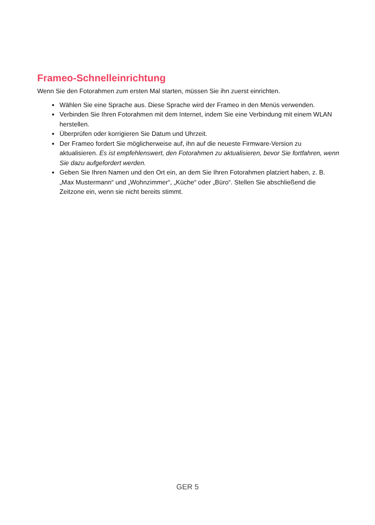Frameo-Schnelleinrichtung
Wenn Sie den Fotorahmen zum ersten Mal starten, müssen Sie ihn zuerst einrichten.
Wählen Sie eine Sprache aus. Diese Sprache wird der Frameo in den Menüs verwenden.
Verbinden Sie Ihren Fotorahmen mit dem Internet, indem Sie eine Verbindung mit einem WLAN herstellen.
Überprüfen oder korrigieren Sie Datum und Uhrzeit.
Der Frameo fordert Sie möglicherweise auf, ihn auf die neueste Firmware-Version zu aktualisieren. Es ist empfehlenswert, den Fotorahmen zu aktualisieren, bevor Sie fortfahren, wenn Sie dazu aufgefordert werden.
Geben Sie Ihren Namen und den Ort ein, an dem Sie Ihren Fotorahmen platziert haben, z. B. „Max Mustermann“ und „Wohnzimmer“, „Küche“ oder „Büro“. Stellen Sie abschließend die Zeitzone ein, wenn sie nicht bereits stimmt.
GER 5